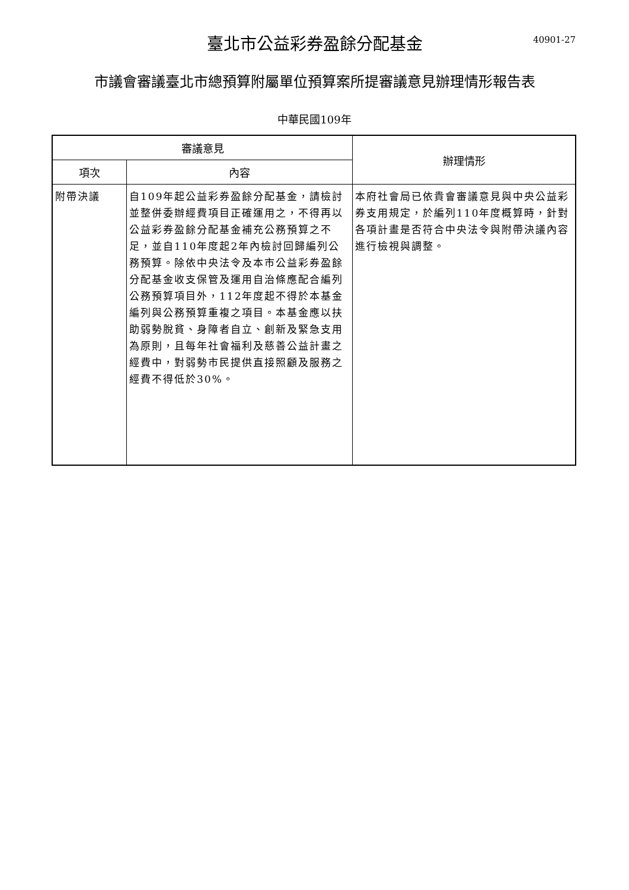臺北市公益彩券盈餘分配基金
40901-27
市議會審議臺北市總預算附屬單位預算案所提審議意見辦理情形報告表
中華民國109年
| 審議意見 | | 辦理情形 |
| --- | --- | --- |
| 項次 | 內容 | |
| 附帶決議 | 自109年起公益彩券盈餘分配基金，請檢討並整併委辦經費項目正確運用之，不得再以公益彩券盈餘分配基金補充公務預算之不足，並自110年度起2年內檢討回歸編列公務預算。除依中央法令及本市公益彩券盈餘分配基金收支保管及運用自治條應配合編列公務預算項目外，112年度起不得於本基金編列與公務預算重複之項目。本基金應以扶助弱勢脫貧、身障者自立、創新及緊急支用為原則，且每年社會福利及慈善公益計畫之經費中，對弱勢市民提供直接照顧及服務之經費不得低於30%。 | 本府社會局已依貴會審議意見與中央公益彩券支用規定，於編列110年度概算時，針對各項計畫是否符合中央法令與附帶決議內容進行檢視與調整。 |